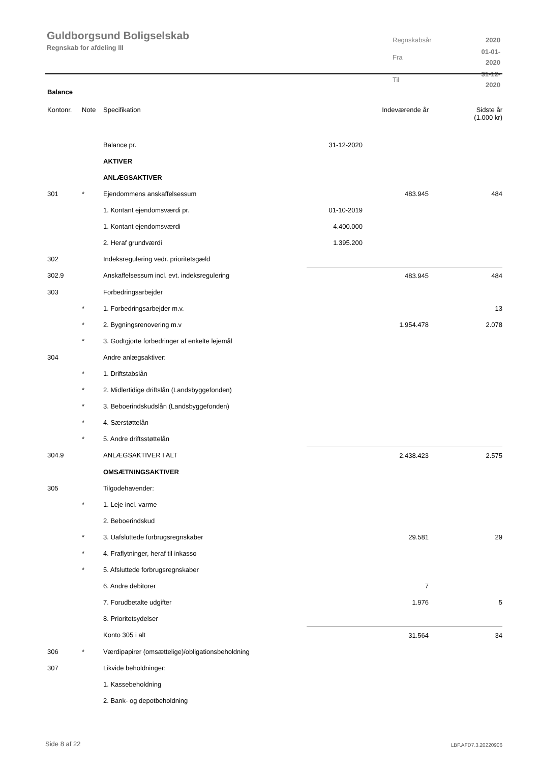Guldborgsund Boligselskab
Regnskab for afdeling III
| Regnskabsår | 2020 |
| Fra | 01-01-2020 |
| Til | 31-12-2020 |
Balance
| Kontonr. | Note | Specifikation | | Indeværende år | Sidste år (1.000 kr) |
| --- | --- | --- | --- | --- | --- |
| | | Balance pr. | 31-12-2020 | | |
| | | AKTIVER | | | |
| | | ANLÆGSAKTIVER | | | |
| 301 | * | Ejendommens anskaffelsessum | | 483.945 | 484 |
| | | 1. Kontant ejendomsværdi pr. | 01-10-2019 | | |
| | | 1. Kontant ejendomsværdi | 4.400.000 | | |
| | | 2. Heraf grundværdi | 1.395.200 | | |
| 302 | | Indeksregulering vedr. prioritetsgæld | | | |
| 302.9 | | Anskaffelsessum incl. evt. indeksregulering | | 483.945 | 484 |
| 303 | | Forbedringsarbejder | | | |
| | * | 1. Forbedringsarbejder m.v. | | | 13 |
| | * | 2. Bygningsrenovering m.v | | 1.954.478 | 2.078 |
| | * | 3. Godtgjorte forbedringer af enkelte lejemål | | | |
| 304 | | Andre anlægsaktiver: | | | |
| | * | 1. Driftstabslån | | | |
| | * | 2. Midlertidige driftslån (Landsbyggefonden) | | | |
| | * | 3. Beboerindskudslån (Landsbyggefonden) | | | |
| | * | 4. Særstøttelån | | | |
| | * | 5. Andre driftsstøttelån | | | |
| 304.9 | | ANLÆGSAKTIVER I ALT | | 2.438.423 | 2.575 |
| | | OMSÆTNINGSAKTIVER | | | |
| 305 | | Tilgodehavender: | | | |
| | * | 1. Leje incl. varme | | | |
| | | 2. Beboerindskud | | | |
| | * | 3. Uafsluttede forbrugsregnskaber | | 29.581 | 29 |
| | * | 4. Fraflytninger, heraf til inkasso | | | |
| | * | 5. Afsluttede forbrugsregnskaber | | | |
| | | 6. Andre debitorer | | 7 | |
| | | 7. Forudbetalte udgifter | | 1.976 | 5 |
| | | 8. Prioritetsydelser | | | |
| | | Konto 305 i alt | | 31.564 | 34 |
| 306 | * | Værdipapirer (omsættelige)/obligationsbeholdning | | | |
| 307 | | Likvide beholdninger: | | | |
| | | 1. Kassebeholdning | | | |
| | | 2. Bank- og depotbeholdning | | | |
Side 8 af 22 LBF.AFD7.3.20220906